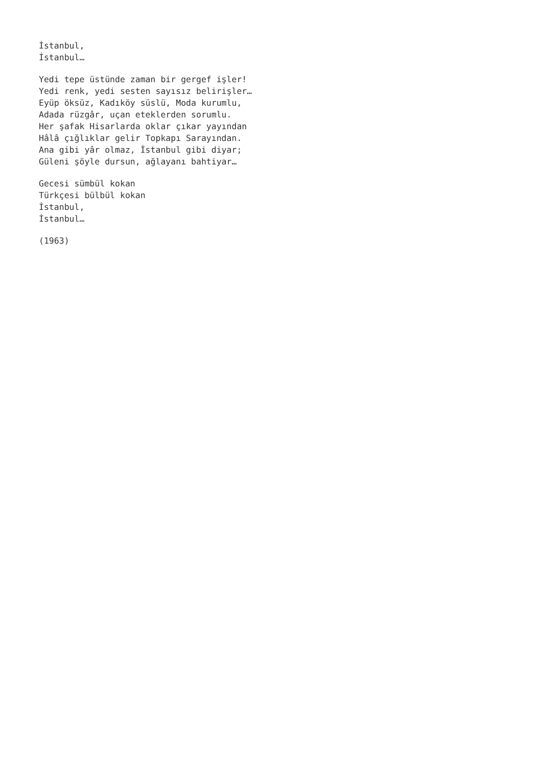İstanbul, İstanbul…
Yedi tepe üstünde zaman bir gergef işler! Yedi renk, yedi sesten sayısız belirişler… Eyüp öksüz, Kadıköy süslü, Moda kurumlu, Adada rüzgâr, uçan eteklerden sorumlu. Her şafak Hisarlarda oklar çıkar yayından Hâlâ çığlıklar gelir Topkapı Sarayından. Ana gibi yâr olmaz, İstanbul gibi diyar; Güleni şöyle dursun, ağlayanı bahtiyar…
Gecesi sümbül kokan Türkçesi bülbül kokan İstanbul, İstanbul…
(1963)